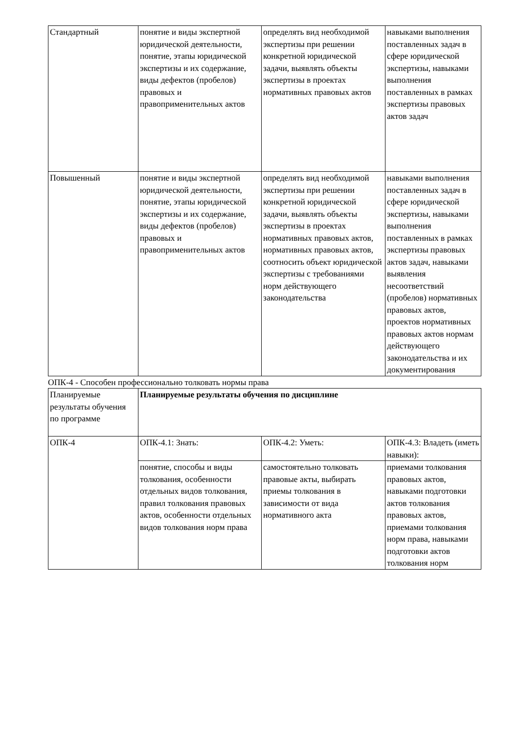| Стандартный | понятие и виды экспертной юридической деятельности, понятие, этапы юридической экспертизы и их содержание, виды дефектов (пробелов) правовых и правоприменительных актов | определять вид необходимой экспертизы при решении конкретной юридической задачи, выявлять объекты экспертизы в проектах нормативных правовых актов | навыками выполнения поставленных задач в сфере юридической экспертизы, навыками выполнения поставленных в рамках экспертизы правовых актов задач |
| Повышенный | понятие и виды экспертной юридической деятельности, понятие, этапы юридической экспертизы и их содержание, виды дефектов (пробелов) правовых и правоприменительных актов | определять вид необходимой экспертизы при решении конкретной юридической задачи, выявлять объекты экспертизы в проектах нормативных правовых актов, нормативных правовых актов, соотносить объект юридической экспертизы с требованиями норм действующего законодательства | навыками выполнения поставленных задач в сфере юридической экспертизы, навыками выполнения поставленных в рамках экспертизы правовых актов задач, навыками выявления несоответствий (пробелов) нормативных правовых актов, проектов нормативных правовых актов нормам действующего законодательства и их документирования |
ОПК-4 - Способен профессионально толковать нормы права
| Планируемые результаты обучения по программе | Планируемые результаты обучения по дисциплине | | |
| ОПК-4 | ОПК-4.1: Знать: | ОПК-4.2: Уметь: | ОПК-4.3: Владеть (иметь навыки): |
| | понятие, способы и виды толкования, особенности отдельных видов толкования, правил толкования правовых актов, особенности отдельных видов толкования норм права | самостоятельно толковать правовые акты, выбирать приемы толкования в зависимости от вида нормативного акта | приемами толкования правовых актов, навыками подготовки актов толкования правовых актов, приемами толкования норм права, навыками подготовки актов толкования норм |